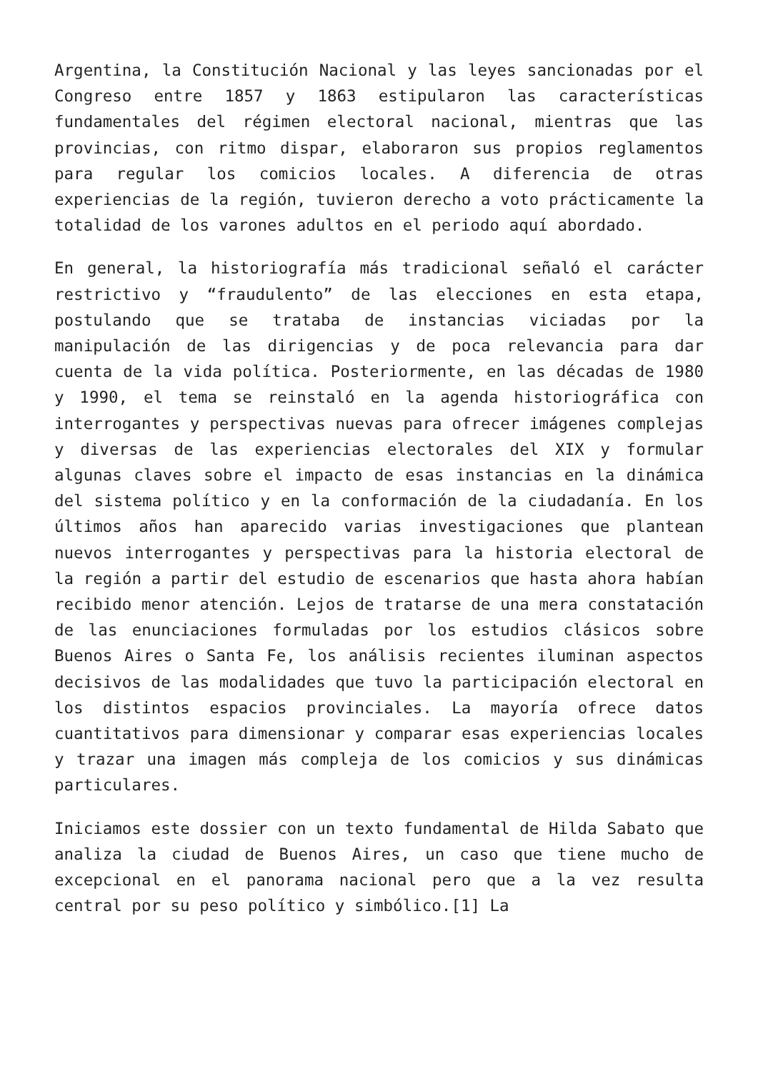Argentina, la Constitución Nacional y las leyes sancionadas por el Congreso entre 1857 y 1863 estipularon las características fundamentales del régimen electoral nacional, mientras que las provincias, con ritmo dispar, elaboraron sus propios reglamentos para regular los comicios locales. A diferencia de otras experiencias de la región, tuvieron derecho a voto prácticamente la totalidad de los varones adultos en el periodo aquí abordado.
En general, la historiografía más tradicional señaló el carácter restrictivo y “fraudulento” de las elecciones en esta etapa, postulando que se trataba de instancias viciadas por la manipulación de las dirigencias y de poca relevancia para dar cuenta de la vida política. Posteriormente, en las décadas de 1980 y 1990, el tema se reinstaló en la agenda historiográfica con interrogantes y perspectivas nuevas para ofrecer imágenes complejas y diversas de las experiencias electorales del XIX y formular algunas claves sobre el impacto de esas instancias en la dinámica del sistema político y en la conformación de la ciudadanía. En los últimos años han aparecido varias investigaciones que plantean nuevos interrogantes y perspectivas para la historia electoral de la región a partir del estudio de escenarios que hasta ahora habían recibido menor atención. Lejos de tratarse de una mera constatación de las enunciaciones formuladas por los estudios clásicos sobre Buenos Aires o Santa Fe, los análisis recientes iluminan aspectos decisivos de las modalidades que tuvo la participación electoral en los distintos espacios provinciales. La mayoría ofrece datos cuantitativos para dimensionar y comparar esas experiencias locales y trazar una imagen más compleja de los comicios y sus dinámicas particulares.
Iniciamos este dossier con un texto fundamental de Hilda Sabato que analiza la ciudad de Buenos Aires, un caso que tiene mucho de excepcional en el panorama nacional pero que a la vez resulta central por su peso político y simbólico.[1] La